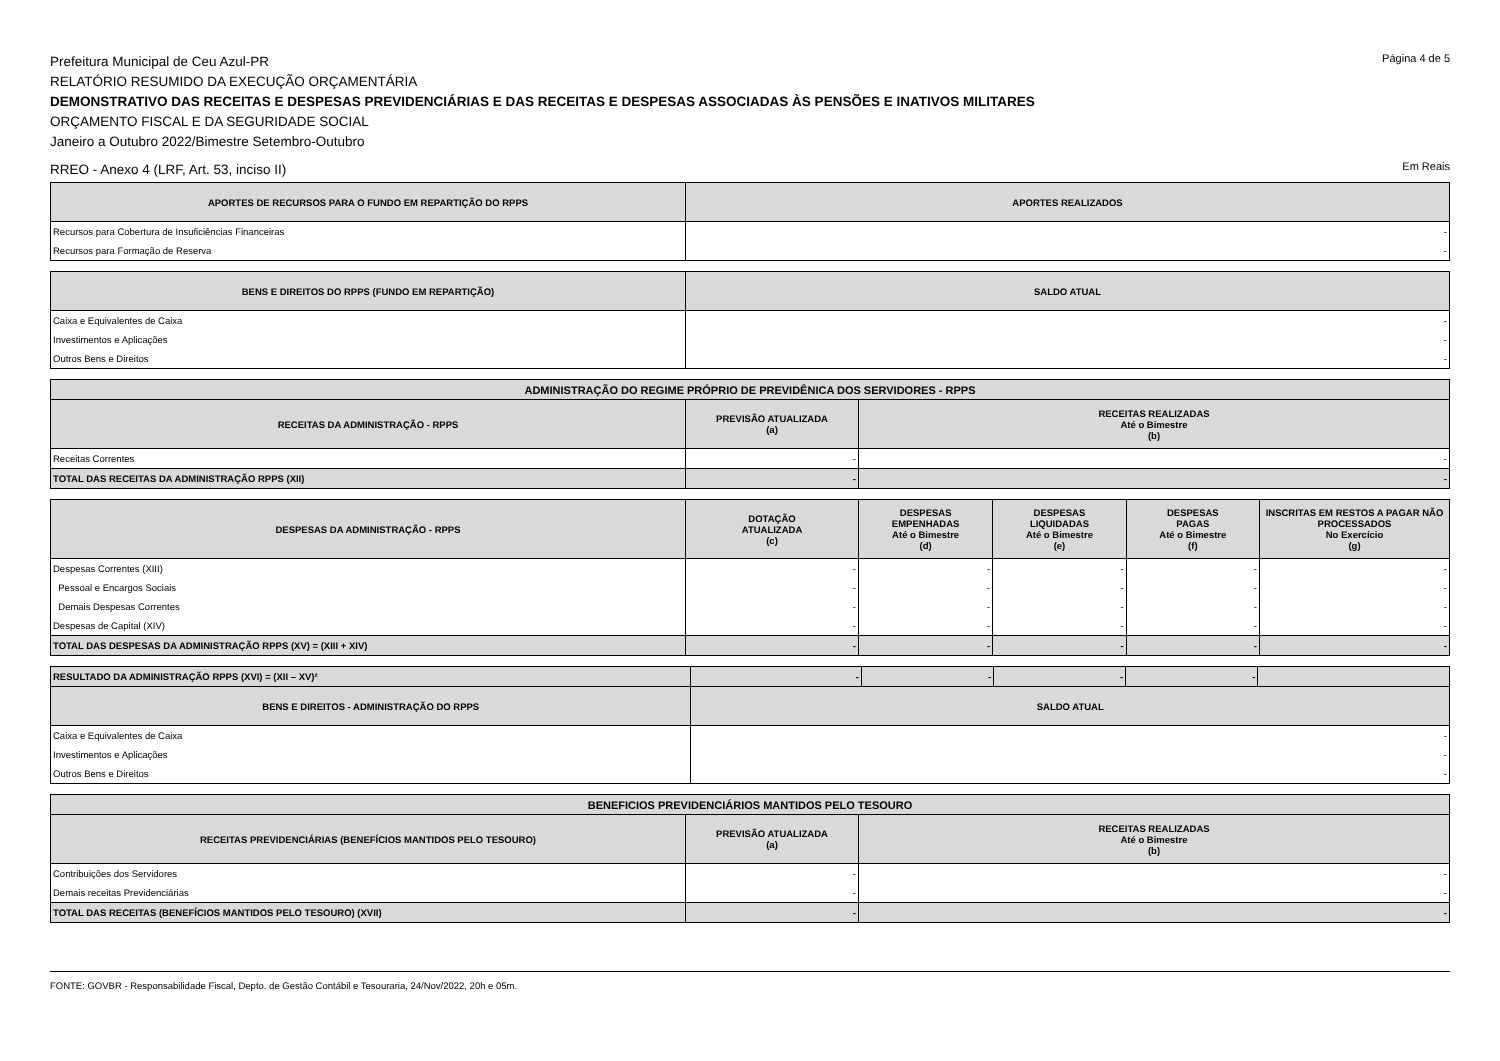Prefeitura Municipal de Ceu Azul-PR
Página 4 de 5
RELATÓRIO RESUMIDO DA EXECUÇÃO ORÇAMENTÁRIA
DEMONSTRATIVO DAS RECEITAS E DESPESAS PREVIDENCIÁRIAS E DAS RECEITAS E DESPESAS ASSOCIADAS ÀS PENSÕES E INATIVOS MILITARES
ORÇAMENTO FISCAL E DA SEGURIDADE SOCIAL
Janeiro a Outubro 2022/Bimestre Setembro-Outubro
RREO - Anexo 4 (LRF, Art. 53, inciso II)
Em Reais
| APORTES DE RECURSOS PARA O FUNDO EM REPARTIÇÃO DO RPPS | APORTES REALIZADOS |
| --- | --- |
| Recursos para Cobertura de Insuficiências Financeiras | - |
| Recursos para Formação de Reserva | - |
| BENS E DIREITOS DO RPPS (FUNDO EM REPARTIÇÃO) | SALDO ATUAL |
| --- | --- |
| Caixa e Equivalentes de Caixa | - |
| Investimentos e Aplicações | - |
| Outros Bens e Direitos | - |
| ADMINISTRAÇÃO DO REGIME PRÓPRIO DE PREVIDÊNICA DOS SERVIDORES - RPPS | | |
| --- | --- | --- |
| RECEITAS DA ADMINISTRAÇÃO - RPPS | PREVISÃO ATUALIZADA (a) | RECEITAS REALIZADAS Até o Bimestre (b) |
| Receitas Correntes | - | - |
| TOTAL DAS RECEITAS DA ADMINISTRAÇÃO RPPS (XII) | - | - |
| DESPESAS DA ADMINISTRAÇÃO - RPPS | DOTAÇÃO ATUALIZADA (c) | DESPESAS EMPENHADAS Até o Bimestre (d) | DESPESAS LIQUIDADAS Até o Bimestre (e) | DESPESAS PAGAS Até o Bimestre (f) | INSCRITAS EM RESTOS A PAGAR NÃO PROCESSADOS No Exercício (g) |
| --- | --- | --- | --- | --- | --- |
| Despesas Correntes (XIII) | - | - | - | - | - |
| Pessoal e Encargos Sociais | - | - | - | - | - |
| Demais Despesas Correntes | - | - | - | - | - |
| Despesas de Capital (XIV) | - | - | - | - | - |
| TOTAL DAS DESPESAS DA ADMINISTRAÇÃO RPPS (XV) = (XIII + XIV) | - | - | - | - | - |
| RESULTADO DA ADMINISTRAÇÃO RPPS (XVI) = (XII – XV)² | - | - | - | - | |
| BENS E DIREITOS - ADMINISTRAÇÃO DO RPPS | SALDO ATUAL | | | | |
| Caixa e Equivalentes de Caixa | - | | | | |
| Investimentos e Aplicações | - | | | | |
| Outros Bens e Direitos | - | | | | |
| BENEFICIOS PREVIDENCIÁRIOS MANTIDOS PELO TESOURO | | |
| --- | --- | --- |
| RECEITAS PREVIDENCIÁRIAS (BENEFÍCIOS MANTIDOS PELO TESOURO) | PREVISÃO ATUALIZADA (a) | RECEITAS REALIZADAS Até o Bimestre (b) |
| Contribuições dos Servidores | - | - |
| Demais receitas Previdenciárias | - | - |
| TOTAL DAS RECEITAS (BENEFÍCIOS MANTIDOS PELO TESOURO) (XVII) | - | - |
FONTE: GOVBR - Responsabilidade Fiscal, Depto. de Gestão Contábil e Tesouraria, 24/Nov/2022, 20h e 05m.